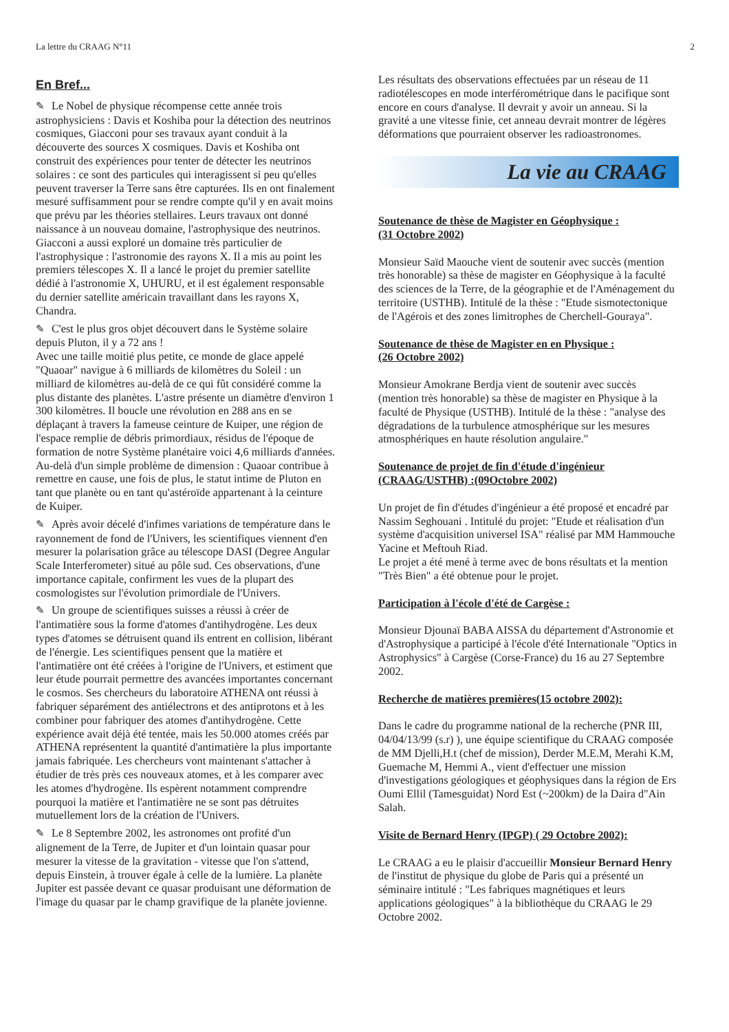La lettre du CRAAG N°11 2
En Bref...
✎ Le Nobel de physique récompense cette année trois astrophysiciens : Davis et Koshiba pour la détection des neutrinos cosmiques, Giacconi pour ses travaux ayant conduit à la découverte des sources X cosmiques. Davis et Koshiba ont construit des expériences pour tenter de détecter les neutrinos solaires : ce sont des particules qui interagissent si peu qu'elles peuvent traverser la Terre sans être capturées. Ils en ont finalement mesuré suffisamment pour se rendre compte qu'il y en avait moins que prévu par les théories stellaires. Leurs travaux ont donné naissance à un nouveau domaine, l'astrophysique des neutrinos.
Giacconi a aussi exploré un domaine très particulier de l'astrophysique : l'astronomie des rayons X. Il a mis au point les premiers télescopes X. Il a lancé le projet du premier satellite dédié à l'astronomie X, UHURU, et il est également responsable du dernier satellite américain travaillant dans les rayons X, Chandra.
✎ C'est le plus gros objet découvert dans le Système solaire depuis Pluton, il y a 72 ans !
Avec une taille moitié plus petite, ce monde de glace appelé "Quaoar" navigue à 6 milliards de kilomètres du Soleil : un milliard de kilomètres au-delà de ce qui fût considéré comme la plus distante des planètes. L'astre présente un diamètre d'environ 1 300 kilomètres. Il boucle une révolution en 288 ans en se déplaçant à travers la fameuse ceinture de Kuiper, une région de l'espace remplie de débris primordiaux, résidus de l'époque de formation de notre Système planétaire voici 4,6 milliards d'années. Au-delà d'un simple problème de dimension : Quaoar contribue à remettre en cause, une fois de plus, le statut intime de Pluton en tant que planète ou en tant qu'astéroïde appartenant à la ceinture de Kuiper.
✎ Après avoir décelé d'infimes variations de température dans le rayonnement de fond de l'Univers, les scientifiques viennent d'en mesurer la polarisation grâce au télescope DASI (Degree Angular Scale Interferometer) situé au pôle sud. Ces observations, d'une importance capitale, confirment les vues de la plupart des cosmologistes sur l'évolution primordiale de l'Univers.
✎ Un groupe de scientifiques suisses a réussi à créer de l'antimatière sous la forme d'atomes d'antihydrogène. Les deux types d'atomes se détruisent quand ils entrent en collision, libérant de l'énergie. Les scientifiques pensent que la matière et l'antimatière ont été créées à l'origine de l'Univers, et estiment que leur étude pourrait permettre des avancées importantes concernant le cosmos. Ses chercheurs du laboratoire ATHENA ont réussi à fabriquer séparément des antiélectrons et des antiprotons et à les combiner pour fabriquer des atomes d'antihydrogène. Cette expérience avait déjà été tentée, mais les 50.000 atomes créés par ATHENA représentent la quantité d'antimatière la plus importante jamais fabriquée. Les chercheurs vont maintenant s'attacher à étudier de très près ces nouveaux atomes, et à les comparer avec les atomes d'hydrogène. Ils espèrent notamment comprendre pourquoi la matière et l'antimatière ne se sont pas détruites mutuellement lors de la création de l'Univers.
✎ Le 8 Septembre 2002, les astronomes ont profité d'un alignement de la Terre, de Jupiter et d'un lointain quasar pour mesurer la vitesse de la gravitation - vitesse que l'on s'attend, depuis Einstein, à trouver égale à celle de la lumière. La planète Jupiter est passée devant ce quasar produisant une déformation de l'image du quasar par le champ gravifique de la planète jovienne.
Les résultats des observations effectuées par un réseau de 11 radiotélescopes en mode interférométrique dans le pacifique sont encore en cours d'analyse. Il devrait y avoir un anneau. Si la gravité a une vitesse finie, cet anneau devrait montrer de légères déformations que pourraient observer les radioastronomes.
La vie au CRAAG
Soutenance de thèse de Magister en Géophysique :
(31 Octobre 2002)
Monsieur Saïd Maouche vient de soutenir avec succès (mention très honorable) sa thèse de magister en Géophysique à la faculté des sciences de la Terre, de la géographie et de l'Aménagement du territoire (USTHB). Intitulé de la thèse : "Etude sismotectonique de l'Agérois et des zones limitrophes de Cherchell-Gouraya".
Soutenance de thèse de Magister en en Physique :
(26 Octobre 2002)
Monsieur Amokrane Berdja vient de soutenir avec succès (mention très honorable) sa thèse de magister en Physique à la faculté de Physique (USTHB). Intitulé de la thèse : "analyse des dégradations de la turbulence atmosphérique sur les mesures atmosphériques en haute résolution angulaire."
Soutenance de projet de fin d'étude d'ingénieur
(CRAAG/USTHB) :(09Octobre 2002)
Un projet de fin d'études d'ingénieur a été proposé et encadré par Nassim Seghouani . Intitulé du projet: "Etude et réalisation d'un système d'acquisition universel ISA" réalisé par MM Hammouche Yacine et Meftouh Riad.
Le projet a été mené à terme avec de bons résultats et la mention "Très Bien" a été obtenue pour le projet.
Participation à l'école d'été de Cargèse :
Monsieur Djounaï BABA AISSA du département d'Astronomie et d'Astrophysique a participé à l'école d'été Internationale "Optics in Astrophysics" à Cargèse (Corse-France) du 16 au 27 Septembre 2002.
Recherche de matières premières(15 octobre 2002):
Dans le cadre du programme national de la recherche (PNR III, 04/04/13/99 (s.r) ), une équipe scientifique du CRAAG composée de MM Djelli,H.t (chef de mission), Derder M.E.M, Merahi K.M, Guemache M, Hemmi A., vient d'effectuer une mission d'investigations géologiques et géophysiques dans la région de Ers Oumi Ellil (Tamesguidat) Nord Est (~200km) de la Daira d"Ain Salah.
Visite de Bernard Henry (IPGP) ( 29 Octobre 2002):
Le CRAAG a eu le plaisir d'accueillir Monsieur Bernard Henry de l'institut de physique du globe de Paris qui a présenté un séminaire intitulé : "Les fabriques magnétiques et leurs applications géologiques" à la bibliothèque du CRAAG le 29 Octobre 2002.